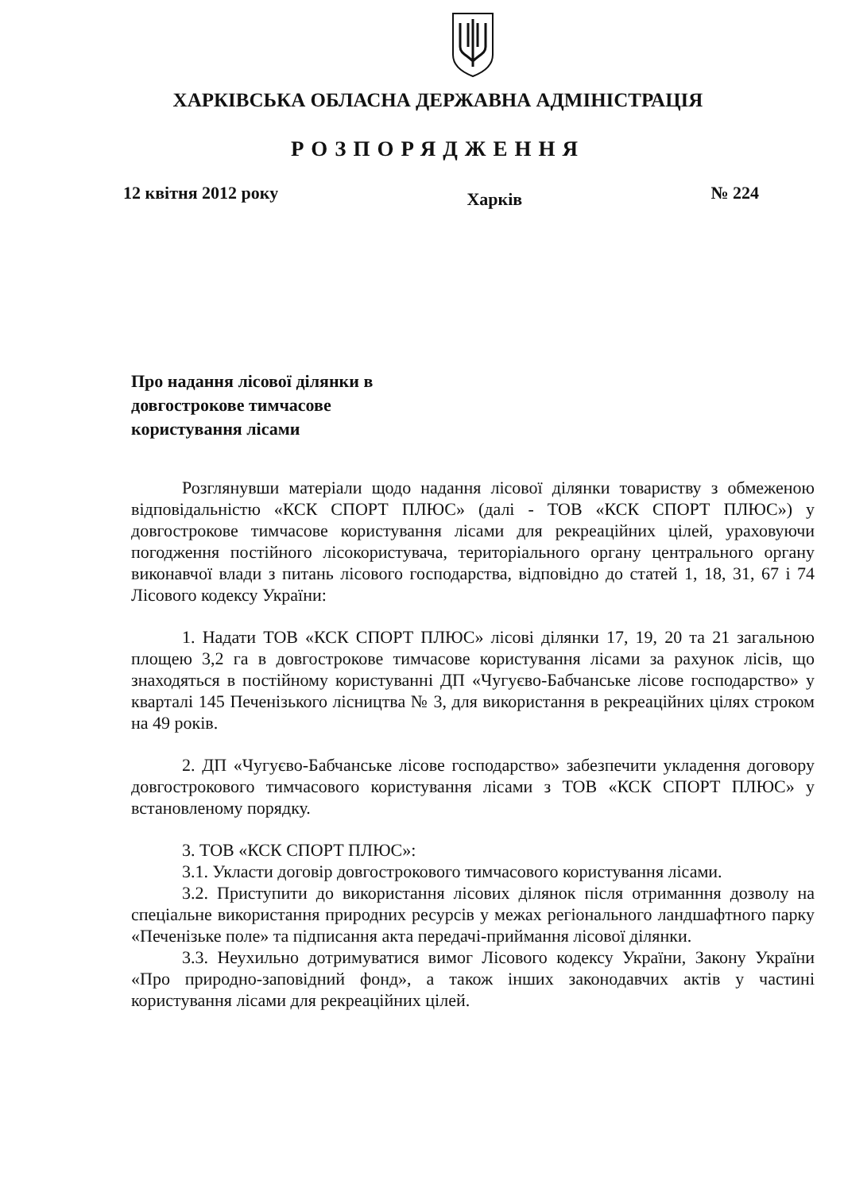ХАРКІВСЬКА ОБЛАСНА ДЕРЖАВНА АДМІНІСТРАЦІЯ
РОЗПОРЯДЖЕННЯ
12 квітня 2012 року Харків № 224
Про надання лісової ділянки в
довгострокове тимчасове
користування лісами
Розглянувши матеріали щодо надання лісової ділянки товариству з обмеженою відповідальністю «КСК СПОРТ ПЛЮС» (далі - ТОВ «КСК СПОРТ ПЛЮС») у довгострокове тимчасове користування лісами для рекреаційних цілей, ураховуючи погодження постійного лісокористувача, територіального органу центрального органу виконавчої влади з питань лісового господарства, відповідно до статей 1, 18, 31, 67 і 74 Лісового кодексу України:
1. Надати ТОВ «КСК СПОРТ ПЛЮС» лісові ділянки 17, 19, 20 та 21 загальною площею 3,2 га в довгострокове тимчасове користування лісами за рахунок лісів, що знаходяться в постійному користуванні ДП «Чугуєво-Бабчанське лісове господарство» у кварталі 145 Печенізького лісництва № 3, для використання в рекреаційних цілях строком на 49 років.
2. ДП «Чугуєво-Бабчанське лісове господарство» забезпечити укладення договору довгострокового тимчасового користування лісами з ТОВ «КСК СПОРТ ПЛЮС» у встановленому порядку.
3. ТОВ «КСК СПОРТ ПЛЮС»:
3.1. Укласти договір довгострокового тимчасового користування лісами.
3.2. Приступити до використання лісових ділянок після отриманння дозволу на спеціальне використання природних ресурсів у межах регіонального ландшафтного парку «Печенізьке поле» та підписання акта передачі-приймання лісової ділянки.
3.3. Неухильно дотримуватися вимог Лісового кодексу України, Закону України «Про природно-заповідний фонд», а також інших законодавчих актів у частині користування лісами для рекреаційних цілей.